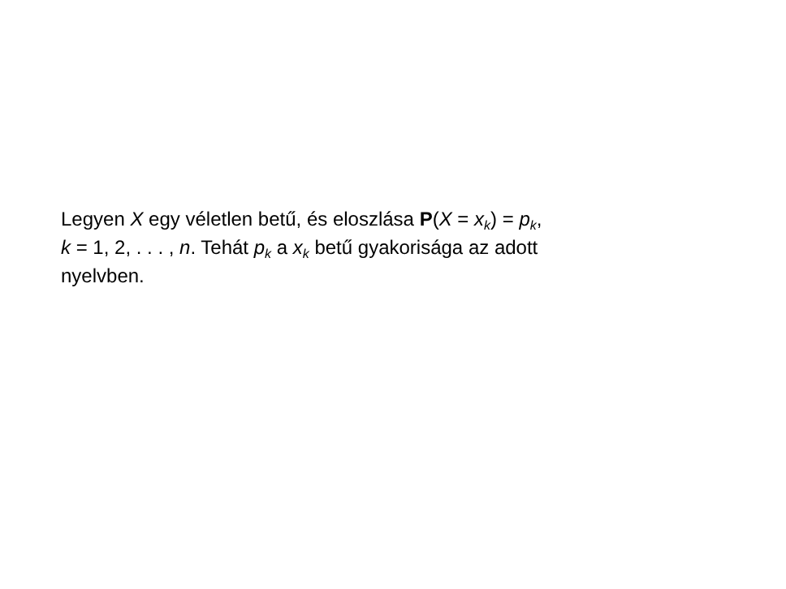Legyen X egy véletlen betű, és eloszlása P(X = x<sub>k</sub>) = p<sub>k</sub>,
k = 1, 2, . . . , n. Tehát p<sub>k</sub> a x<sub>k</sub> betű gyakorisága az adott
nyelvben.